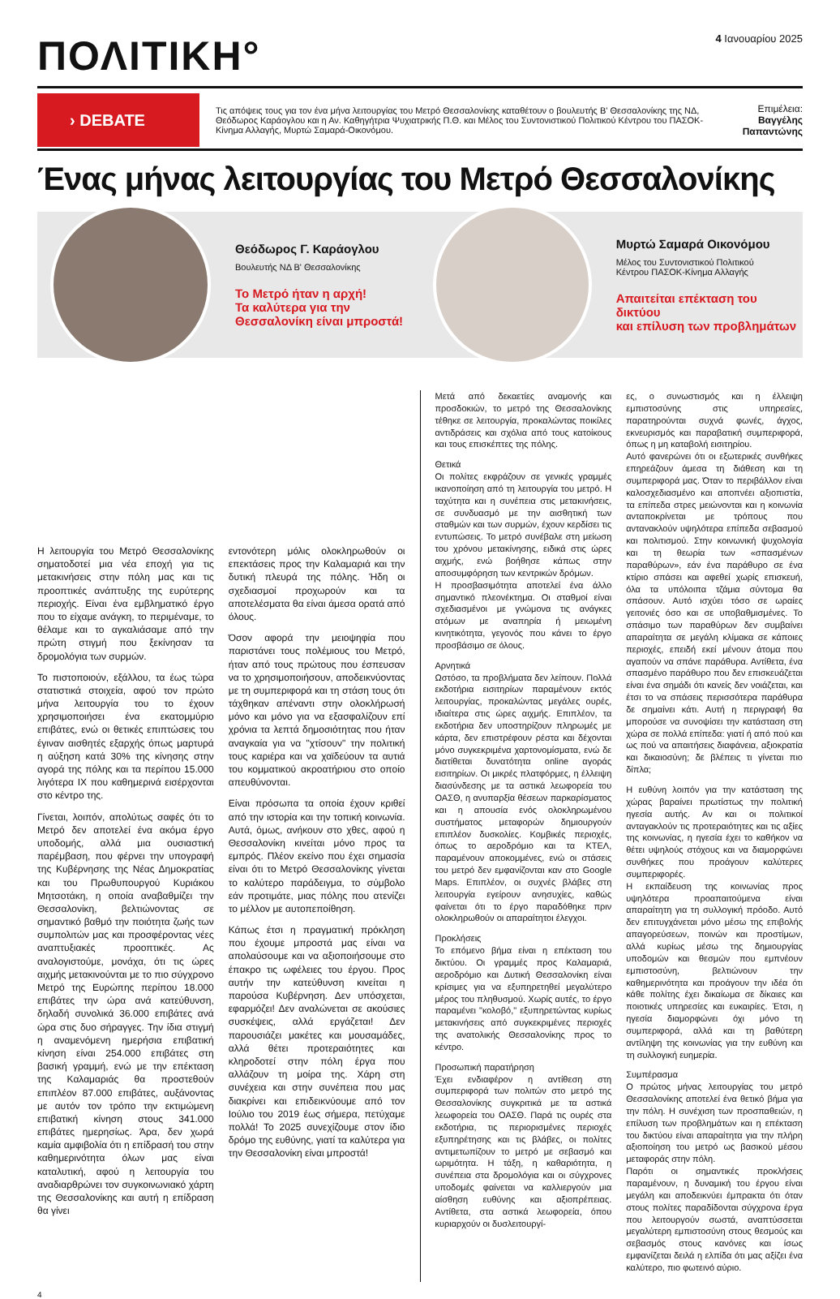ΠΟΛΙΤΙΚΗ°
4 Ιανουαρίου 2025
› DEBATE
Τις απόψεις τους για τον ένα μήνα λειτουργίας του Μετρό Θεσσαλονίκης καταθέτουν ο βουλευτής Β' Θεσσαλονίκης της ΝΔ, Θεόδωρος Καράογλου και η Αν. Καθηγήτρια Ψυχιατρικής Π.Θ. και Μέλος του Συντονιστικού Πολιτικού Κέντρου του ΠΑΣΟΚ-Κίνημα Αλλαγής, Μυρτώ Σαμαρά-Οικονόμου.
Επιμέλεια:
Βαγγέλης
Παπαντώνης
Ένας μήνας λειτουργίας του Μετρό Θεσσαλονίκης
Θεόδωρος Γ. Καράογλου
Βουλευτής ΝΔ Β' Θεσσαλονίκης
Το Μετρό ήταν η αρχή!
Τα καλύτερα για την
Θεσσαλονίκη είναι μπροστά!
Μυρτώ Σαμαρά Οικονόμου
Μέλος του Συντονιστικού Πολιτικού
Κέντρου ΠΑΣΟΚ-Κίνημα Αλλαγής
Απαιτείται επέκταση του δικτύου
και επίλυση των προβλημάτων
Η λειτουργία του Μετρό Θεσσαλονίκης σηματοδοτεί μια νέα εποχή για τις μετακινήσεις στην πόλη μας και τις προοπτικές ανάπτυξης της ευρύτερης περιοχής. Είναι ένα εμβληματικό έργο που το είχαμε ανάγκη, το περιμέναμε, το θέλαμε και το αγκαλιάσαμε από την πρώτη στιγμή που ξεκίνησαν τα δρομολόγια των συρμών.
Το πιστοποιούν, εξάλλου, τα έως τώρα στατιστικά στοιχεία, αφού τον πρώτο μήνα λειτουργία του το έχουν χρησιμοποιήσει ένα εκατομμύριο επιβάτες, ενώ οι θετικές επιπτώσεις του έγιναν αισθητές εξαρχής όπως μαρτυρά η αύξηση κατά 30% της κίνησης στην αγορά της πόλης και τα περίπου 15.000 λιγότερα ΙΧ που καθημερινά εισέρχονται στο κέντρο της.
Γίνεται, λοιπόν, απολύτως σαφές ότι το Μετρό δεν αποτελεί ένα ακόμα έργο υποδομής, αλλά μια ουσιαστική παρέμβαση, που φέρνει την υπογραφή της Κυβέρνησης της Νέας Δημοκρατίας και του Πρωθυπουργού Κυριάκου Μητσοτάκη, η οποία αναβαθμίζει την Θεσσαλονίκη, βελτιώνοντας σε σημαντικό βαθμό την ποιότητα ζωής των συμπολιτών μας και προσφέροντας νέες αναπτυξιακές προοπτικές. Ας αναλογιστούμε, μονάχα, ότι τις ώρες αιχμής μετακινούνται με το πιο σύγχρονο Μετρό της Ευρώπης περίπου 18.000 επιβάτες την ώρα ανά κατεύθυνση, δηλαδή συνολικά 36.000 επιβάτες ανά ώρα στις δυο σήραγγες. Την ίδια στιγμή η αναμενόμενη ημερήσια επιβατική κίνηση είναι 254.000 επιβάτες στη βασική γραμμή, ενώ με την επέκταση της Καλαμαριάς θα προστεθούν επιπλέον 87.000 επιβάτες, αυξάνοντας με αυτόν τον τρόπο την εκτιμώμενη επιβατική κίνηση στους 341.000 επιβάτες ημερησίως. Άρα, δεν χωρά καμία αμφιβολία ότι η επίδρασή του στην καθημερινότητα όλων μας είναι καταλυτική, αφού η λειτουργία του αναδιαρθρώνει τον συγκοινωνιακό χάρτη της Θεσσαλονίκης και αυτή η επίδραση θα γίνει
εντονότερη μόλις ολοκληρωθούν οι επεκτάσεις προς την Καλαμαριά και την δυτική πλευρά της πόλης. Ήδη οι σχεδιασμοί προχωρούν και τα αποτελέσματα θα είναι άμεσα ορατά από όλους.
Όσον αφορά την μειοψηφία που παριστάνει τους πολέμιους του Μετρό, ήταν από τους πρώτους που έσπευσαν να το χρησιμοποιήσουν, αποδεικνύοντας με τη συμπεριφορά και τη στάση τους ότι τάχθηκαν απέναντι στην ολοκλήρωσή μόνο και μόνο για να εξασφαλίζουν επί χρόνια τα λεπτά δημοσιότητας που ήταν αναγκαία για να "χτίσουν" την πολιτική τους καριέρα και να χαϊδεύουν τα αυτιά του κομματικού ακροατήριου στο οποίο απευθύνονται.
Είναι πρόσωπα τα οποία έχουν κριθεί από την ιστορία και την τοπική κοινωνία. Αυτά, όμως, ανήκουν στο χθες, αφού η Θεσσαλονίκη κινείται μόνο προς τα εμπρός. Πλέον εκείνο που έχει σημασία είναι ότι το Μετρό Θεσσαλονίκης γίνεται το καλύτερο παράδειγμα, το σύμβολο εάν προτιμάτε, μιας πόλης που ατενίζει το μέλλον με αυτοπεποίθηση.
Κάπως έτσι η πραγματική πρόκληση που έχουμε μπροστά μας είναι να απολαύσουμε και να αξιοποιήσουμε στο έπακρο τις ωφέλειες του έργου. Προς αυτήν την κατεύθυνση κινείται η παρούσα Κυβέρνηση. Δεν υπόσχεται, εφαρμόζει! Δεν αναλώνεται σε ακούσιες συσκέψεις, αλλά εργάζεται! Δεν παρουσιάζει μακέτες και μουσαμάδες, αλλά θέτει προτεραιότητες και κληροδοτεί στην πόλη έργα που αλλάζουν τη μοίρα της. Χάρη στη συνέχεια και στην συνέπεια που μας διακρίνει και επιδεικνύουμε από τον Ιούλιο του 2019 έως σήμερα, πετύχαμε πολλά! Το 2025 συνεχίζουμε στον ίδιο δρόμο της ευθύνης, γιατί τα καλύτερα για την Θεσσαλονίκη είναι μπροστά!
Μετά από δεκαετίες αναμονής και προσδοκιών, το μετρό της Θεσσαλονίκης τέθηκε σε λειτουργία, προκαλώντας ποικίλες αντιδράσεις και σχόλια από τους κατοίκους και τους επισκέπτες της πόλης.
Θετικά
Οι πολίτες εκφράζουν σε γενικές γραμμές ικανοποίηση από τη λειτουργία του μετρό. Η ταχύτητα και η συνέπεια στις μετακινήσεις, σε συνδυασμό με την αισθητική των σταθμών και των συρμών, έχουν κερδίσει τις εντυπώσεις. Το μετρό συνέβαλε στη μείωση του χρόνου μετακίνησης, ειδικά στις ώρες αιχμής, ενώ βοήθησε κάπως στην αποσυμφόρηση των κεντρικών δρόμων.
Η προσβασιμότητα αποτελεί ένα άλλο σημαντικό πλεονέκτημα. Οι σταθμοί είναι σχεδιασμένοι με γνώμονα τις ανάγκες ατόμων με αναπηρία ή μειωμένη κινητικότητα, γεγονός που κάνει το έργο προσβάσιμο σε όλους.
Αρνητικά
Ωστόσο, τα προβλήματα δεν λείπουν. Πολλά εκδοτήρια εισιτηρίων παραμένουν εκτός λειτουργίας, προκαλώντας μεγάλες ουρές, ιδιαίτερα στις ώρες αιχμής. Επιπλέον, τα εκδοτήρια δεν υποστηρίζουν πληρωμές με κάρτα, δεν επιστρέφουν ρέστα και δέχονται μόνο συγκεκριμένα χαρτονομίσματα, ενώ δε διατίθεται δυνατότητα online αγοράς εισιτηρίων. Οι μικρές πλατφόρμες, η έλλειψη διασύνδεσης με τα αστικά λεωφορεία του ΟΑΣΘ, η ανυπαρξία θέσεων παρκαρίσματος και η απουσία ενός ολοκληρωμένου συστήματος μεταφορών δημιουργούν επιπλέον δυσκολίες. Κομβικές περιοχές, όπως το αεροδρόμιο και τα ΚΤΕΛ, παραμένουν αποκομμένες, ενώ οι στάσεις του μετρό δεν εμφανίζονται καν στο Google Maps. Επιπλέον, οι συχνές βλάβες στη λειτουργία εγείρουν ανησυχίες, καθώς φαίνεται ότι το έργο παραδόθηκε πριν ολοκληρωθούν οι απαραίτητοι έλεγχοι.
Προκλήσεις
Το επόμενο βήμα είναι η επέκταση του δικτύου. Οι γραμμές προς Καλαμαριά, αεροδρόμιο και Δυτική Θεσσαλονίκη είναι κρίσιμες για να εξυπηρετηθεί μεγαλύτερο μέρος του πληθυσμού. Χωρίς αυτές, το έργο παραμένει "κολοβό," εξυπηρετώντας κυρίως μετακινήσεις από συγκεκριμένες περιοχές της ανατολικής Θεσσαλονίκης προς το κέντρο.
Προσωπική παρατήρηση
Έχει ενδιαφέρον η αντίθεση στη συμπεριφορά των πολιτών στο μετρό της Θεσσαλονίκης συγκριτικά με τα αστικά λεωφορεία του ΟΑΣΘ. Παρά τις ουρές στα εκδοτήρια, τις περιορισμένες περιοχές εξυπηρέτησης και τις βλάβες, οι πολίτες αντιμετωπίζουν το μετρό με σεβασμό και ωριμότητα. Η τάξη, η καθαριότητα, η συνέπεια στα δρομολόγια και οι σύγχρονες υποδομές φαίνεται να καλλιεργούν μια αίσθηση ευθύνης και αξιοπρέπειας. Αντίθετα, στα αστικά λεωφορεία, όπου κυριαρχούν οι δυσλειτουργί-
ες, ο συνωστισμός και η έλλειψη εμπιστοσύνης στις υπηρεσίες, παρατηρούνται συχνά φωνές, άγχος, εκνευρισμός και παραβατική συμπεριφορά, όπως η μη καταβολή εισιτηρίου.
Αυτό φανερώνει ότι οι εξωτερικές συνθήκες επηρεάζουν άμεσα τη διάθεση και τη συμπεριφορά μας. Όταν το περιβάλλον είναι καλοσχεδιασμένο και αποπνέει αξιοπιστία, τα επίπεδα στρες μειώνονται και η κοινωνία ανταποκρίνεται με τρόπους που αντανακλούν υψηλότερα επίπεδα σεβασμού και πολιτισμού. Στην κοινωνική ψυχολογία και τη θεωρία των «σπασμένων παραθύρων», εάν ένα παράθυρο σε ένα κτίριο σπάσει και αφεθεί χωρίς επισκευή, όλα τα υπόλοιπα τζάμια σύντομα θα σπάσουν. Αυτό ισχύει τόσο σε ωραίες γειτονιές όσο και σε υποβαθμισμένες. Το σπάσιμο των παραθύρων δεν συμβαίνει απαραίτητα σε μεγάλη κλίμακα σε κάποιες περιοχές, επειδή εκεί μένουν άτομα που αγαπούν να σπάνε παράθυρα. Αντίθετα, ένα σπασμένο παράθυρο που δεν επισκευάζεται είναι ένα σημάδι ότι κανείς δεν νοιάζεται, και έτσι το να σπάσεις περισσότερα παράθυρα δε σημαίνει κάτι. Αυτή η περιγραφή θα μπορούσε να συνοψίσει την κατάσταση στη χώρα σε πολλά επίπεδα: γιατί ή από πού και ως πού να απαιτήσεις διαφάνεια, αξιοκρατία και δικαιοσύνη; δε βλέπεις τι γίνεται πιο δίπλα;
Η ευθύνη λοιπόν για την κατάσταση της χώρας βαραίνει πρωτίστως την πολιτική ηγεσία αυτής. Αν και οι πολιτικοί ανταγακλούν τις προτεραιότητες και τις αξίες της κοινωνίας, η ηγεσία έχει το καθήκον να θέτει υψηλούς στόχους και να διαμορφώνει συνθήκες που προάγουν καλύτερες συμπεριφορές.
Η εκπαίδευση της κοινωνίας προς υψηλότερα προαπαιτούμενα είναι απαραίτητη για τη συλλογική πρόοδο. Αυτό δεν επιτυγχάνεται μόνο μέσω της επιβολής απαγορεύσεων, ποινών και προστίμων, αλλά κυρίως μέσω της δημιουργίας υποδομών και θεσμών που εμπνέουν εμπιστοσύνη, βελτιώνουν την καθημερινότητα και προάγουν την ιδέα ότι κάθε πολίτης έχει δικαίωμα σε δίκαιες και ποιοτικές υπηρεσίες και ευκαιρίες. Έτσι, η ηγεσία διαμορφώνει όχι μόνο τη συμπεριφορά, αλλά και τη βαθύτερη αντίληψη της κοινωνίας για την ευθύνη και τη συλλογική ευημερία.
Συμπέρασμα
Ο πρώτος μήνας λειτουργίας του μετρό Θεσσαλονίκης αποτελεί ένα θετικό βήμα για την πόλη. Η συνέχιση των προσπαθειών, η επίλυση των προβλημάτων και η επέκταση του δικτύου είναι απαραίτητα για την πλήρη αξιοποίηση του μετρό ως βασικού μέσου μεταφοράς στην πόλη.
Παρότι οι σημαντικές προκλήσεις παραμένουν, η δυναμική του έργου είναι μεγάλη και αποδεικνύει έμπρακτα ότι όταν στους πολίτες παραδίδονται σύγχρονα έργα που λειτουργούν σωστά, αναπτύσσεται μεγαλύτερη εμπιστοσύνη στους θεσμούς και σεβασμός στους κανόνες και ίσως εμφανίζεται δειλά η ελπίδα ότι μας αξίζει ένα καλύτερο, πιο φωτεινό αύριο.
4